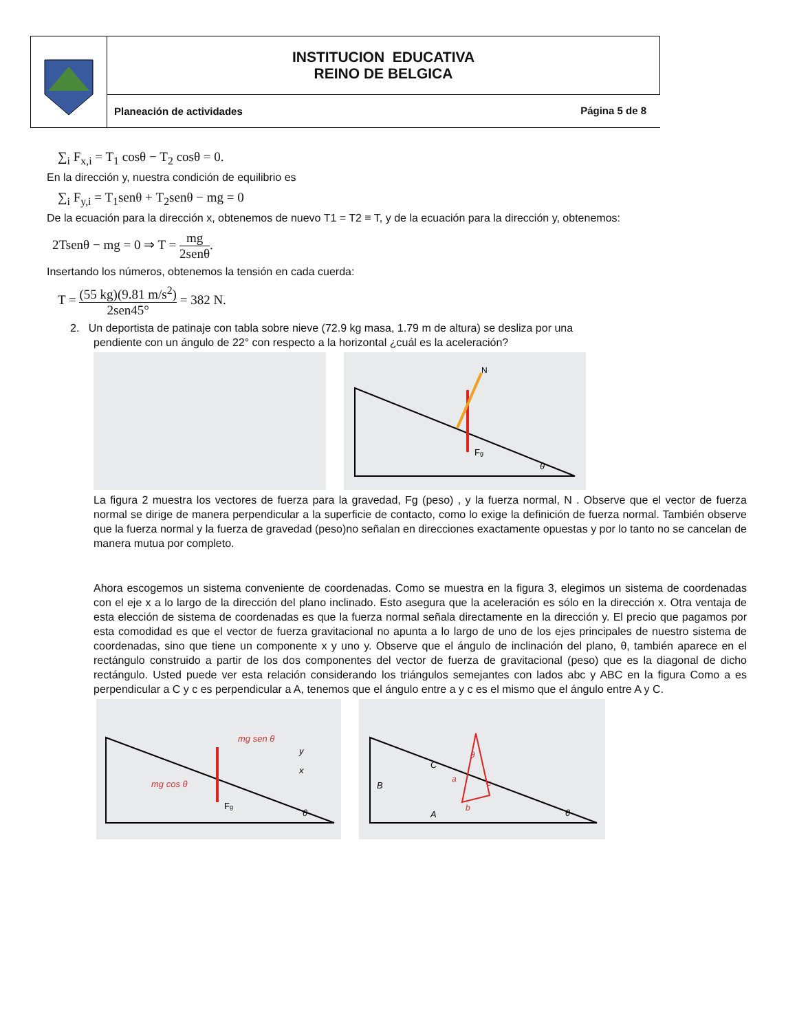| | INSTITUCION EDUCATIVA REINO DE BELGICA |
| | Planeación de actividades |
Página 5 de 8
∑<sub>i</sub> F<sub>x,i</sub> = T<sub>1</sub> cosθ − T<sub>2</sub> cosθ = 0.
En la dirección y, nuestra condición de equilibrio es
∑<sub>i</sub> F<sub>y,i</sub> = T<sub>1</sub>senθ + T<sub>2</sub>senθ − mg = 0
De la ecuación para la dirección x, obtenemos de nuevo T1 = T2 ≡ T, y de la ecuación para la dirección y, obtenemos:
2Tsenθ − mg = 0 ⇒ T = mg 2senθ.
Insertando los números, obtenemos la tensión en cada cuerda:
T = (55 kg)(9.81 m/s<sup>2</sup>) 2sen45° = 382 N.
2. Un deportista de patinaje con tabla sobre nieve (72.9 kg masa, 1.79 m de altura) se desliza por una
pendiente con un ángulo de 22° con respecto a la horizontal ¿cuál es la aceleración?
Fg
θ
N
La figura 2 muestra los vectores de fuerza para la gravedad, Fg (peso) , y la fuerza normal, N . Observe que el vector de fuerza normal se dirige de manera perpendicular a la superficie de contacto, como lo exige la definición de fuerza normal. También observe que la fuerza normal y la fuerza de gravedad (peso)no señalan en direcciones exactamente opuestas y por lo tanto no se cancelan de manera mutua por completo.
Ahora escogemos un sistema conveniente de coordenadas. Como se muestra en la figura 3, elegimos un sistema de coordenadas con el eje x a lo largo de la dirección del plano inclinado. Esto asegura que la aceleración es sólo en la dirección x. Otra ventaja de esta elección de sistema de coordenadas es que la fuerza normal señala directamente en la dirección y. El precio que pagamos por esta comodidad es que el vector de fuerza gravitacional no apunta a lo largo de uno de los ejes principales de nuestro sistema de coordenadas, sino que tiene un componente x y uno y. Observe que el ángulo de inclinación del plano, θ, también aparece en el rectángulo construido a partir de los dos componentes del vector de fuerza de gravitacional (peso) que es la diagonal de dicho rectángulo. Usted puede ver esta relación considerando los triángulos semejantes con lados abc y ABC en la figura Como a es perpendicular a C y c es perpendicular a A, tenemos que el ángulo entre a y c es el mismo que el ángulo entre A y C.
mg sen θ
mg cos θ
Fg
θ
x
y
B
C
A
a
b
c
θ
θ